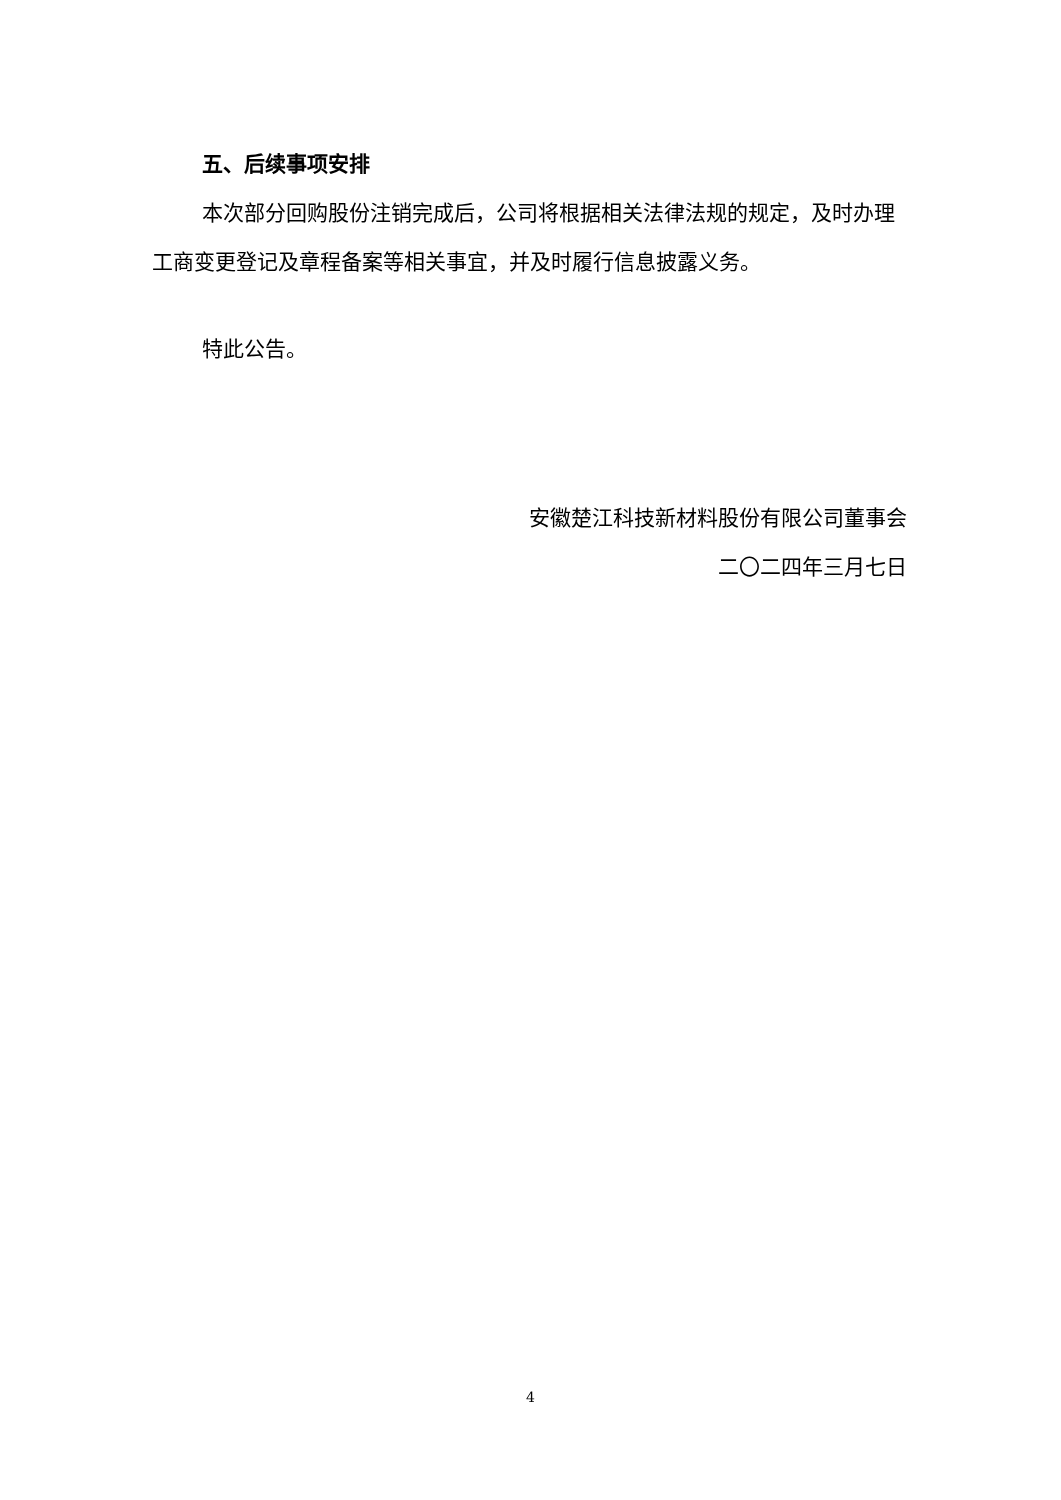五、后续事项安排
本次部分回购股份注销完成后，公司将根据相关法律法规的规定，及时办理工商变更登记及章程备案等相关事宜，并及时履行信息披露义务。
特此公告。
安徽楚江科技新材料股份有限公司董事会
二〇二四年三月七日
4